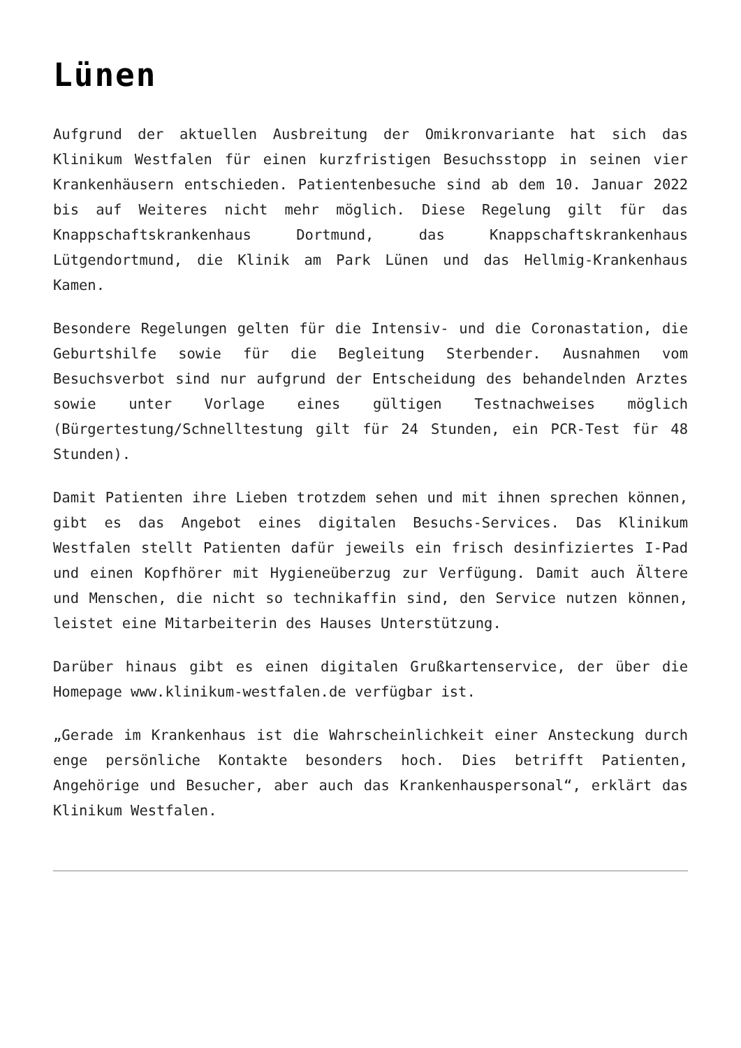Lünen
Aufgrund der aktuellen Ausbreitung der Omikronvariante hat sich das Klinikum Westfalen für einen kurzfristigen Besuchsstopp in seinen vier Krankenhäusern entschieden. Patientenbesuche sind ab dem 10. Januar 2022 bis auf Weiteres nicht mehr möglich. Diese Regelung gilt für das Knappschaftskrankenhaus Dortmund, das Knappschaftskrankenhaus Lütgendortmund, die Klinik am Park Lünen und das Hellmig-Krankenhaus Kamen.
Besondere Regelungen gelten für die Intensiv- und die Coronastation, die Geburtshilfe sowie für die Begleitung Sterbender. Ausnahmen vom Besuchsverbot sind nur aufgrund der Entscheidung des behandelnden Arztes sowie unter Vorlage eines gültigen Testnachweises möglich (Bürgertestung/Schnelltestung gilt für 24 Stunden, ein PCR-Test für 48 Stunden).
Damit Patienten ihre Lieben trotzdem sehen und mit ihnen sprechen können, gibt es das Angebot eines digitalen Besuchs-Services. Das Klinikum Westfalen stellt Patienten dafür jeweils ein frisch desinfiziertes I-Pad und einen Kopfhörer mit Hygieneüberzug zur Verfügung. Damit auch Ältere und Menschen, die nicht so technikaffin sind, den Service nutzen können, leistet eine Mitarbeiterin des Hauses Unterstützung.
Darüber hinaus gibt es einen digitalen Grußkartenservice, der über die Homepage www.klinikum-westfalen.de verfügbar ist.
„Gerade im Krankenhaus ist die Wahrscheinlichkeit einer Ansteckung durch enge persönliche Kontakte besonders hoch. Dies betrifft Patienten, Angehörige und Besucher, aber auch das Krankenhauspersonal“, erklärt das Klinikum Westfalen.